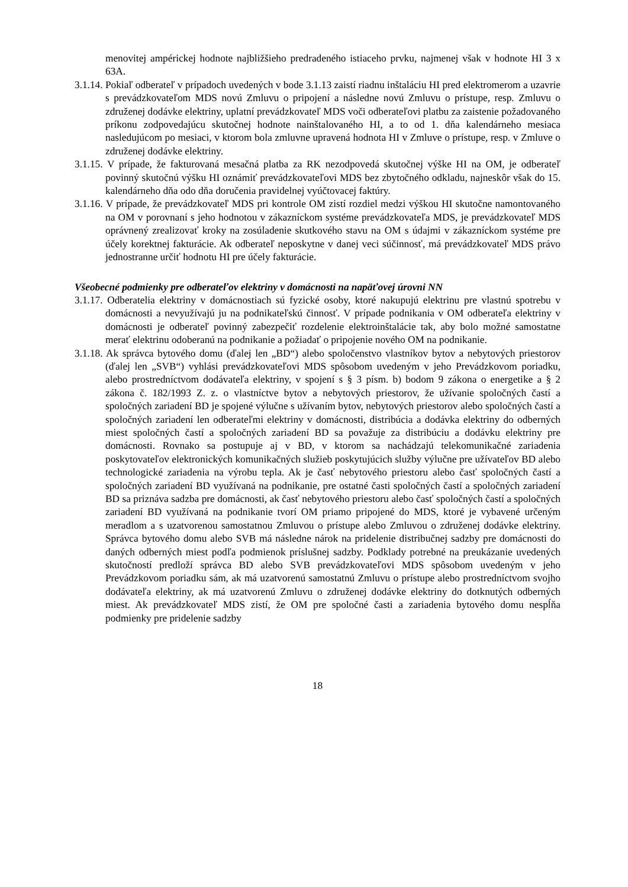menovitej ampérickej hodnote najbližšieho predradeného istiaceho prvku, najmenej však v hodnote HI 3 x 63A.
3.1.14. Pokiaľ odberateľ v prípadoch uvedených v bode 3.1.13 zaistí riadnu inštaláciu HI pred elektromerom a uzavrie s prevádzkovateľom MDS novú Zmluvu o pripojení a následne novú Zmluvu o prístupe, resp. Zmluvu o združenej dodávke elektriny, uplatní prevádzkovateľ MDS voči odberateľovi platbu za zaistenie požadovaného príkonu zodpovedajúcu skutočnej hodnote nainštalovaného HI, a to od 1. dňa kalendárneho mesiaca nasledujúcom po mesiaci, v ktorom bola zmluvne upravená hodnota HI v Zmluve o prístupe, resp. v Zmluve o združenej dodávke elektriny.
3.1.15. V prípade, že fakturovaná mesačná platba za RK nezodpovedá skutočnej výške HI na OM, je odberateľ povinný skutočnú výšku HI oznámiť prevádzkovateľovi MDS bez zbytočného odkladu, najneskôr však do 15. kalendárneho dňa odo dňa doručenia pravidelnej vyúčtovacej faktúry.
3.1.16. V prípade, že prevádzkovateľ MDS pri kontrole OM zistí rozdiel medzi výškou HI skutočne namontovaného na OM v porovnaní s jeho hodnotou v zákazníckom systéme prevádzkovateľa MDS, je prevádzkovateľ MDS oprávnený zrealizovať kroky na zosúladenie skutkového stavu na OM s údajmi v zákazníckom systéme pre účely korektnej fakturácie. Ak odberateľ neposkytne v danej veci súčinnosť, má prevádzkovateľ MDS právo jednostranne určiť hodnotu HI pre účely fakturácie.
Všeobecné podmienky pre odberateľov elektriny v domácnosti na napäťovej úrovni NN
3.1.17. Odberatelia elektriny v domácnostiach sú fyzické osoby, ktoré nakupujú elektrinu pre vlastnú spotrebu v domácnosti a nevyužívajú ju na podnikateľskú činnosť. V prípade podnikania v OM odberateľa elektriny v domácnosti je odberateľ povinný zabezpečiť rozdelenie elektroinštalácie tak, aby bolo možné samostatne merať elektrinu odoberanú na podnikanie a požiadať o pripojenie nového OM na podnikanie.
3.1.18. Ak správca bytového domu (ďalej len „BD“) alebo spoločenstvo vlastníkov bytov a nebytových priestorov (ďalej len „SVB“) vyhlási prevádzkovateľovi MDS spôsobom uvedeným v jeho Prevádzkovom poriadku, alebo prostredníctvom dodávateľa elektriny, v spojení s § 3 písm. b) bodom 9 zákona o energetike a § 2 zákona č. 182/1993 Z. z. o vlastníctve bytov a nebytových priestorov, že užívanie spoločných častí a spoločných zariadení BD je spojené výlučne s užívaním bytov, nebytových priestorov alebo spoločných častí a spoločných zariadení len odberateľmi elektriny v domácnosti, distribúcia a dodávka elektriny do odberných miest spoločných častí a spoločných zariadení BD sa považuje za distribúciu a dodávku elektriny pre domácnosti. Rovnako sa postupuje aj v BD, v ktorom sa nachádzajú telekomunikačné zariadenia poskytovateľov elektronických komunikačných služieb poskytujúcich služby výlučne pre užívateľov BD alebo technologické zariadenia na výrobu tepla. Ak je časť nebytového priestoru alebo časť spoločných častí a spoločných zariadení BD využívaná na podnikanie, pre ostatné časti spoločných častí a spoločných zariadení BD sa priznáva sadzba pre domácnosti, ak časť nebytového priestoru alebo časť spoločných častí a spoločných zariadení BD využívaná na podnikanie tvorí OM priamo pripojené do MDS, ktoré je vybavené určeným meradlom a s uzatvorenou samostatnou Zmluvou o prístupe alebo Zmluvou o združenej dodávke elektriny. Správca bytového domu alebo SVB má následne nárok na pridelenie distribučnej sadzby pre domácnosti do daných odberných miest podľa podmienok príslušnej sadzby. Podklady potrebné na preukázanie uvedených skutočností predloží správca BD alebo SVB prevádzkovateľovi MDS spôsobom uvedeným v jeho Prevádzkovom poriadku sám, ak má uzatvorenú samostatnú Zmluvu o prístupe alebo prostredníctvom svojho dodávateľa elektriny, ak má uzatvorenú Zmluvu o združenej dodávke elektriny do dotknutých odberných miest. Ak prevádzkovateľ MDS zistí, že OM pre spoločné časti a zariadenia bytového domu nespĺňa podmienky pre pridelenie sadzby
18